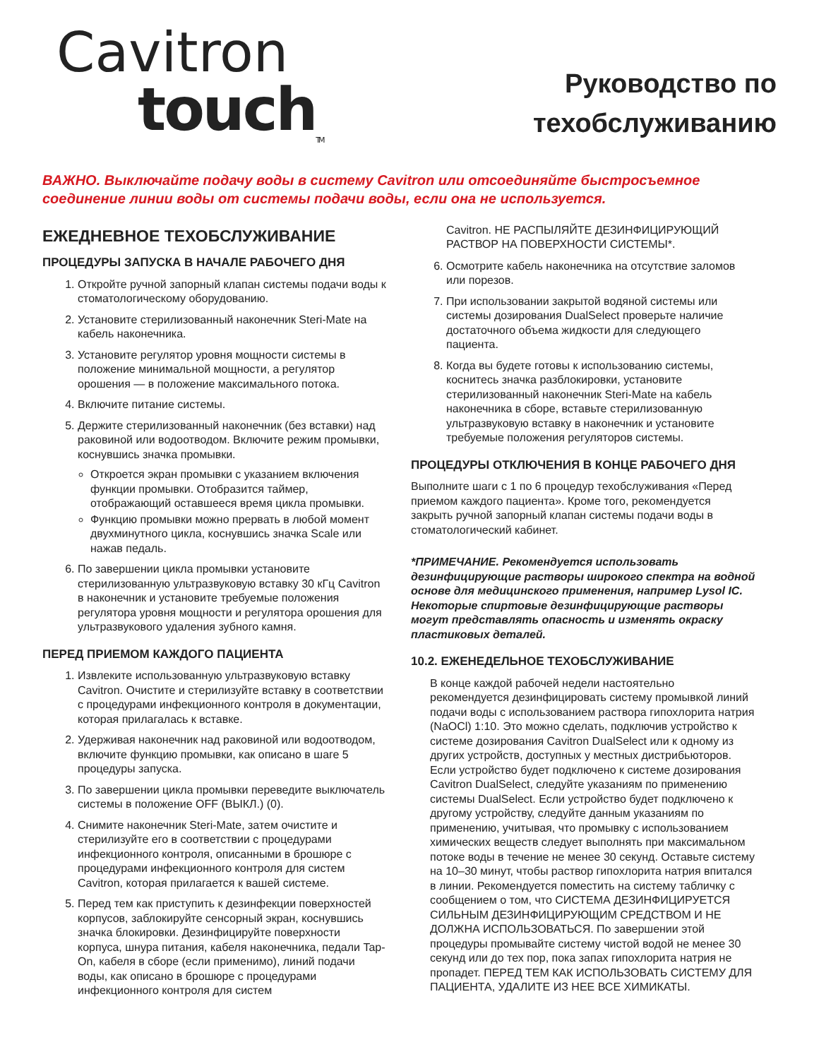Cavitron
touch<sub>TM</sub>
Руководство по
техобслуживанию
ВАЖНО. Выключайте подачу воды в систему Cavitron или отсоединяйте быстросъемное соединение линии воды от системы подачи воды, если она не используется.
ЕЖЕДНЕВНОЕ ТЕХОБСЛУЖИВАНИЕ
ПРОЦЕДУРЫ ЗАПУСКА В НАЧАЛЕ РАБОЧЕГО ДНЯ
1. Откройте ручной запорный клапан системы подачи воды к стоматологическому оборудованию.
2. Установите стерилизованный наконечник Steri-Mate на кабель наконечника.
3. Установите регулятор уровня мощности системы в положение минимальной мощности, а регулятор орошения — в положение максимального потока.
4. Включите питание системы.
5. Держите стерилизованный наконечник (без вставки) над раковиной или водоотводом. Включите режим промывки, коснувшись значка промывки.
Откроется экран промывки с указанием включения функции промывки. Отобразится таймер, отображающий оставшееся время цикла промывки.
Функцию промывки можно прервать в любой момент двухминутного цикла, коснувшись значка Scale или нажав педаль.
6. По завершении цикла промывки установите стерилизованную ультразвуковую вставку 30 кГц Cavitron в наконечник и установите требуемые положения регулятора уровня мощности и регулятора орошения для ультразвукового удаления зубного камня.
ПЕРЕД ПРИЕМОМ КАЖДОГО ПАЦИЕНТА
1. Извлеките использованную ультразвуковую вставку Cavitron. Очистите и стерилизуйте вставку в соответствии с процедурами инфекционного контроля в документации, которая прилагалась к вставке.
2. Удерживая наконечник над раковиной или водоотводом, включите функцию промывки, как описано в шаге 5 процедуры запуска.
3. По завершении цикла промывки переведите выключатель системы в положение OFF (ВЫКЛ.) (0).
4. Снимите наконечник Steri-Mate, затем очистите и стерилизуйте его в соответствии с процедурами инфекционного контроля, описанными в брошюре с процедурами инфекционного контроля для систем Cavitron, которая прилагается к вашей системе.
5. Перед тем как приступить к дезинфекции поверхностей корпусов, заблокируйте сенсорный экран, коснувшись значка блокировки. Дезинфицируйте поверхности корпуса, шнура питания, кабеля наконечника, педали Tap-On, кабеля в сборе (если применимо), линий подачи воды, как описано в брошюре с процедурами инфекционного контроля для систем
Cavitron. НЕ РАСПЫЛЯЙТЕ ДЕЗИНФИЦИРУЮЩИЙ РАСТВОР НА ПОВЕРХНОСТИ СИСТЕМЫ*.
6. Осмотрите кабель наконечника на отсутствие заломов или порезов.
7. При использовании закрытой водяной системы или системы дозирования DualSelect проверьте наличие достаточного объема жидкости для следующего пациента.
8. Когда вы будете готовы к использованию системы, коснитесь значка разблокировки, установите стерилизованный наконечник Steri-Mate на кабель наконечника в сборе, вставьте стерилизованную ультразвуковую вставку в наконечник и установите требуемые положения регуляторов системы.
ПРОЦЕДУРЫ ОТКЛЮЧЕНИЯ В КОНЦЕ РАБОЧЕГО ДНЯ
Выполните шаги с 1 по 6 процедур техобслуживания «Перед приемом каждого пациента». Кроме того, рекомендуется закрыть ручной запорный клапан системы подачи воды в стоматологический кабинет.
*ПРИМЕЧАНИЕ. Рекомендуется использовать дезинфицирующие растворы широкого спектра на водной основе для медицинского применения, например Lysol IC. Некоторые спиртовые дезинфицирующие растворы могут представлять опасность и изменять окраску пластиковых деталей.
10.2. ЕЖЕНЕДЕЛЬНОЕ ТЕХОБСЛУЖИВАНИЕ
В конце каждой рабочей недели настоятельно рекомендуется дезинфицировать систему промывкой линий подачи воды с использованием раствора гипохлорита натрия (NaOCl) 1:10. Это можно сделать, подключив устройство к системе дозирования Cavitron DualSelect или к одному из других устройств, доступных у местных дистрибьюторов. Если устройство будет подключено к системе дозирования Cavitron DualSelect, следуйте указаниям по применению системы DualSelect. Если устройство будет подключено к другому устройству, следуйте данным указаниям по применению, учитывая, что промывку с использованием химических веществ следует выполнять при максимальном потоке воды в течение не менее 30 секунд. Оставьте систему на 10–30 минут, чтобы раствор гипохлорита натрия впитался в линии. Рекомендуется поместить на систему табличку с сообщением о том, что СИСТЕМА ДЕЗИНФИЦИРУЕТСЯ СИЛЬНЫМ ДЕЗИНФИЦИРУЮЩИМ СРЕДСТВОМ И НЕ ДОЛЖНА ИСПОЛЬЗОВАТЬСЯ. По завершении этой процедуры промывайте систему чистой водой не менее 30 секунд или до тех пор, пока запах гипохлорита натрия не пропадет. ПЕРЕД ТЕМ КАК ИСПОЛЬЗОВАТЬ СИСТЕМУ ДЛЯ ПАЦИЕНТА, УДАЛИТЕ ИЗ НЕЕ ВСЕ ХИМИКАТЫ.